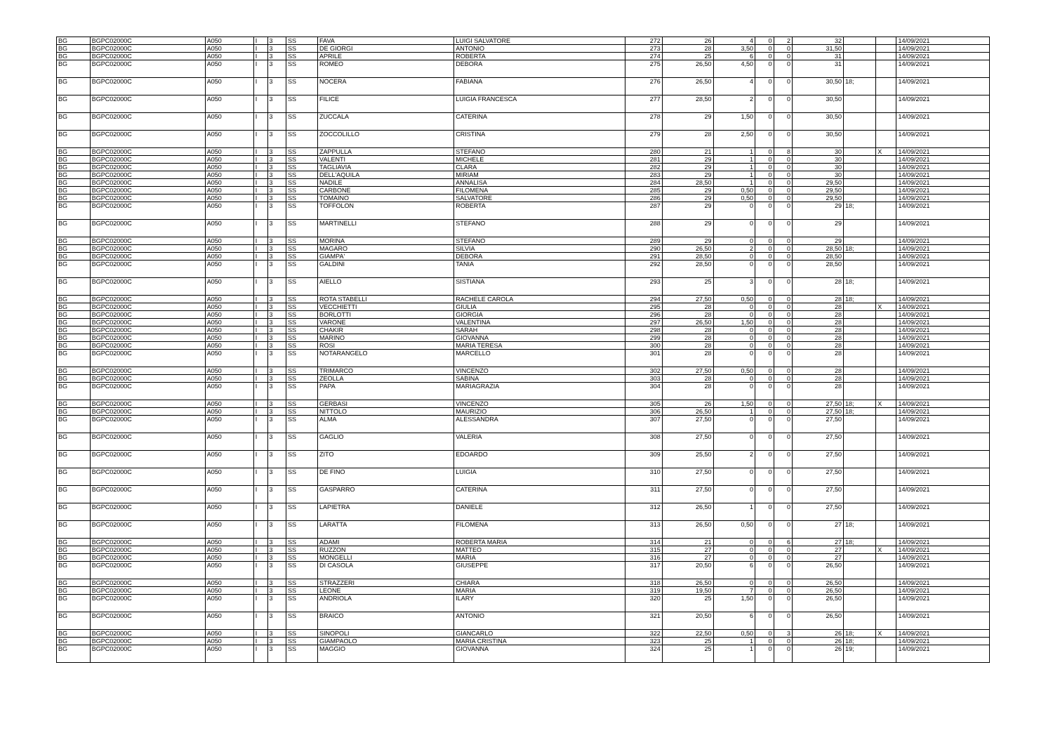| BG | BGPC02000C | A050 | I | 3 | SS | FAVA | LUIGI SALVATORE | 272 | 26 | 4 | 0 | 2 | 32 | | | 14/09/2021 |
| BG | BGPC02000C | A050 | I | 3 | SS | DE GIORGI | ANTONIO | 273 | 28 | 3,50 | 0 | 0 | 31,50 | | | 14/09/2021 |
| BG | BGPC02000C | A050 | I | 3 | SS | APRILE | ROBERTA | 274 | 25 | 6 | 0 | 0 | 31 | | | 14/09/2021 |
| BG | BGPC02000C | A050 | I | 3 | SS | ROMEO | DEBORA | 275 | 26,50 | 4,50 | 0 | 0 | 31 | | | 14/09/2021 |
| BG | BGPC02000C | A050 | I | 3 | SS | NOCERA | FABIANA | 276 | 26,50 | 4 | 0 | 0 | 30,50 | 18; | | 14/09/2021 |
| BG | BGPC02000C | A050 | I | 3 | SS | FILICE | LUIGIA FRANCESCA | 277 | 28,50 | 2 | 0 | 0 | 30,50 | | | 14/09/2021 |
| BG | BGPC02000C | A050 | I | 3 | SS | ZUCCALA | CATERINA | 278 | 29 | 1,50 | 0 | 0 | 30,50 | | | 14/09/2021 |
| BG | BGPC02000C | A050 | I | 3 | SS | ZOCCOLILLO | CRISTINA | 279 | 28 | 2,50 | 0 | 0 | 30,50 | | | 14/09/2021 |
| BG | BGPC02000C | A050 | I | 3 | SS | ZAPPULLA | STEFANO | 280 | 21 | 1 | 0 | 8 | 30 | | X | 14/09/2021 |
| BG | BGPC02000C | A050 | I | 3 | SS | VALENTI | MICHELE | 281 | 29 | 1 | 0 | 0 | 30 | | | 14/09/2021 |
| BG | BGPC02000C | A050 | I | 3 | SS | TAGLIAVIA | CLARA | 282 | 29 | 1 | 0 | 0 | 30 | | | 14/09/2021 |
| BG | BGPC02000C | A050 | I | 3 | SS | DELL'AQUILA | MIRIAM | 283 | 29 | 1 | 0 | 0 | 30 | | | 14/09/2021 |
| BG | BGPC02000C | A050 | I | 3 | SS | NADILE | ANNALISA | 284 | 28,50 | 1 | 0 | 0 | 29,50 | | | 14/09/2021 |
| BG | BGPC02000C | A050 | I | 3 | SS | CARBONE | FILOMENA | 285 | 29 | 0,50 | 0 | 0 | 29,50 | | | 14/09/2021 |
| BG | BGPC02000C | A050 | I | 3 | SS | TOMAINO | SALVATORE | 286 | 29 | 0,50 | 0 | 0 | 29,50 | | | 14/09/2021 |
| BG | BGPC02000C | A050 | I | 3 | SS | TOFFOLON | ROBERTA | 287 | 29 | 0 | 0 | 0 | 29 | 18; | | 14/09/2021 |
| BG | BGPC02000C | A050 | I | 3 | SS | MARTINELLI | STEFANO | 288 | 29 | 0 | 0 | 0 | 29 | | | 14/09/2021 |
| BG | BGPC02000C | A050 | I | 3 | SS | MORINA | STEFANO | 289 | 29 | 0 | 0 | 0 | 29 | | | 14/09/2021 |
| BG | BGPC02000C | A050 | I | 3 | SS | MAGARO | SILVIA | 290 | 26,50 | 2 | 0 | 0 | 28,50 | 18; | | 14/09/2021 |
| BG | BGPC02000C | A050 | I | 3 | SS | GIAMPA' | DEBORA | 291 | 28,50 | 0 | 0 | 0 | 28,50 | | | 14/09/2021 |
| BG | BGPC02000C | A050 | I | 3 | SS | GALDINI | TANIA | 292 | 28,50 | 0 | 0 | 0 | 28,50 | | | 14/09/2021 |
| BG | BGPC02000C | A050 | I | 3 | SS | AIELLO | SISTIANA | 293 | 25 | 3 | 0 | 0 | 28 | 18; | | 14/09/2021 |
| BG | BGPC02000C | A050 | I | 3 | SS | ROTA STABELLI | RACHELE CAROLA | 294 | 27,50 | 0,50 | 0 | 0 | 28 | 18; | | 14/09/2021 |
| BG | BGPC02000C | A050 | I | 3 | SS | VECCHIETTI | GIULIA | 295 | 28 | 0 | 0 | 0 | 28 | | X | 14/09/2021 |
| BG | BGPC02000C | A050 | I | 3 | SS | BORLOTTI | GIORGIA | 296 | 28 | 0 | 0 | 0 | 28 | | | 14/09/2021 |
| BG | BGPC02000C | A050 | I | 3 | SS | VARONE | VALENTINA | 297 | 26,50 | 1,50 | 0 | 0 | 28 | | | 14/09/2021 |
| BG | BGPC02000C | A050 | I | 3 | SS | CHAKIR | SARAH | 298 | 28 | 0 | 0 | 0 | 28 | | | 14/09/2021 |
| BG | BGPC02000C | A050 | I | 3 | SS | MARINO | GIOVANNA | 299 | 28 | 0 | 0 | 0 | 28 | | | 14/09/2021 |
| BG | BGPC02000C | A050 | I | 3 | SS | ROSI | MARIA TERESA | 300 | 28 | 0 | 0 | 0 | 28 | | | 14/09/2021 |
| BG | BGPC02000C | A050 | I | 3 | SS | NOTARANGELO | MARCELLO | 301 | 28 | 0 | 0 | 0 | 28 | | | 14/09/2021 |
| BG | BGPC02000C | A050 | I | 3 | SS | TRIMARCO | VINCENZO | 302 | 27,50 | 0,50 | 0 | 0 | 28 | | | 14/09/2021 |
| BG | BGPC02000C | A050 | I | 3 | SS | ZEOLLA | SABINA | 303 | 28 | 0 | 0 | 0 | 28 | | | 14/09/2021 |
| BG | BGPC02000C | A050 | I | 3 | SS | PAPA | MARIAGRAZIA | 304 | 28 | 0 | 0 | 0 | 28 | | | 14/09/2021 |
| BG | BGPC02000C | A050 | I | 3 | SS | GERBASI | VINCENZO | 305 | 26 | 1,50 | 0 | 0 | 27,50 | 18; | X | 14/09/2021 |
| BG | BGPC02000C | A050 | I | 3 | SS | NITTOLO | MAURIZIO | 306 | 26,50 | 1 | 0 | 0 | 27,50 | 18; | | 14/09/2021 |
| BG | BGPC02000C | A050 | I | 3 | SS | ALMA | ALESSANDRA | 307 | 27,50 | 0 | 0 | 0 | 27,50 | | | 14/09/2021 |
| BG | BGPC02000C | A050 | I | 3 | SS | GAGLIO | VALERIA | 308 | 27,50 | 0 | 0 | 0 | 27,50 | | | 14/09/2021 |
| BG | BGPC02000C | A050 | I | 3 | SS | ZITO | EDOARDO | 309 | 25,50 | 2 | 0 | 0 | 27,50 | | | 14/09/2021 |
| BG | BGPC02000C | A050 | I | 3 | SS | DE FINO | LUIGIA | 310 | 27,50 | 0 | 0 | 0 | 27,50 | | | 14/09/2021 |
| BG | BGPC02000C | A050 | I | 3 | SS | GASPARRO | CATERINA | 311 | 27,50 | 0 | 0 | 0 | 27,50 | | | 14/09/2021 |
| BG | BGPC02000C | A050 | I | 3 | SS | LAPIETRA | DANIELE | 312 | 26,50 | 1 | 0 | 0 | 27,50 | | | 14/09/2021 |
| BG | BGPC02000C | A050 | I | 3 | SS | LARATTA | FILOMENA | 313 | 26,50 | 0,50 | 0 | 0 | 27 | 18; | | 14/09/2021 |
| BG | BGPC02000C | A050 | I | 3 | SS | ADAMI | ROBERTA MARIA | 314 | 21 | 0 | 0 | 6 | 27 | 18; | | 14/09/2021 |
| BG | BGPC02000C | A050 | I | 3 | SS | RUZZON | MATTEO | 315 | 27 | 0 | 0 | 0 | 27 | | X | 14/09/2021 |
| BG | BGPC02000C | A050 | I | 3 | SS | MONGELLI | MARIA | 316 | 27 | 0 | 0 | 0 | 27 | | | 14/09/2021 |
| BG | BGPC02000C | A050 | I | 3 | SS | DI CASOLA | GIUSEPPE | 317 | 20,50 | 6 | 0 | 0 | 26,50 | | | 14/09/2021 |
| BG | BGPC02000C | A050 | I | 3 | SS | STRAZZERI | CHIARA | 318 | 26,50 | 0 | 0 | 0 | 26,50 | | | 14/09/2021 |
| BG | BGPC02000C | A050 | I | 3 | SS | LEONE | MARIA | 319 | 19,50 | 7 | 0 | 0 | 26,50 | | | 14/09/2021 |
| BG | BGPC02000C | A050 | I | 3 | SS | ANDRIOLA | ILARY | 320 | 25 | 1,50 | 0 | 0 | 26,50 | | | 14/09/2021 |
| BG | BGPC02000C | A050 | I | 3 | SS | BRAICO | ANTONIO | 321 | 20,50 | 6 | 0 | 0 | 26,50 | | | 14/09/2021 |
| BG | BGPC02000C | A050 | I | 3 | SS | SINOPOLI | GIANCARLO | 322 | 22,50 | 0,50 | 0 | 3 | 26 | 18; | X | 14/09/2021 |
| BG | BGPC02000C | A050 | I | 3 | SS | GIAMPAOLO | MARIA CRISTINA | 323 | 25 | 1 | 0 | 0 | 26 | 18; | | 14/09/2021 |
| BG | BGPC02000C | A050 | I | 3 | SS | MAGGIO | GIOVANNA | 324 | 25 | 1 | 0 | 0 | 26 | 19; | | 14/09/2021 |